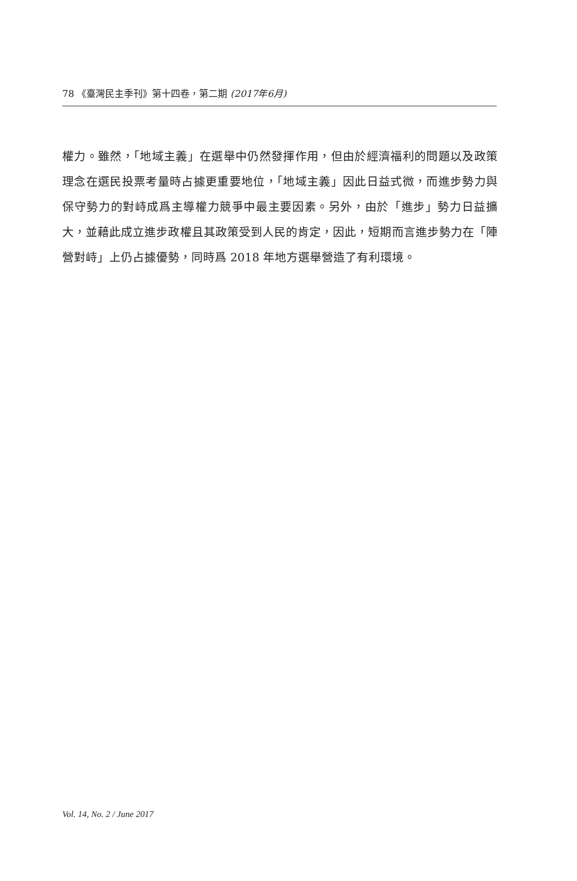78 《臺灣民主季刊》第十四卷，第二期 (2017年6月)
權力。雖然，「地域主義」在選舉中仍然發揮作用，但由於經濟福利的問題以及政策理念在選民投票考量時占據更重要地位，「地域主義」因此日益式微，而進步勢力與保守勢力的對峙成爲主導權力競爭中最主要因素。另外，由於「進步」勢力日益擴大，並藉此成立進步政權且其政策受到人民的肯定，因此，短期而言進步勢力在「陣營對峙」上仍占據優勢，同時爲 2018 年地方選舉營造了有利環境。
Vol. 14, No. 2 / June 2017